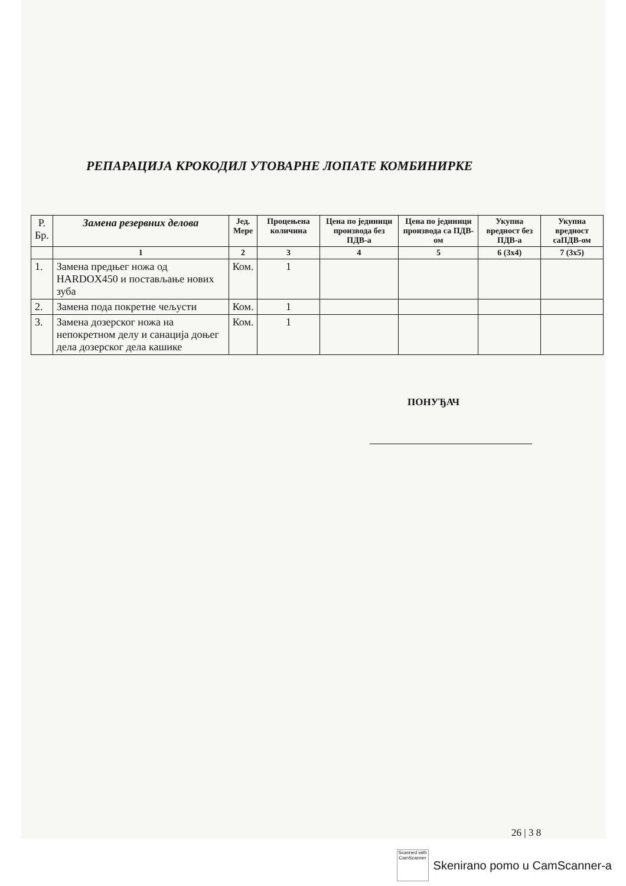РЕПАРАЦИЈА КРОКОДИЛ УТОВАРНЕ ЛОПАТЕ КОМБИНИРКЕ
| Р. Бр. | Замена резервних делова | Јед. Мере | Процењена количина | Цена по јединици производа без ПДВ-а | Цена по јединици производа са ПДВ-ом | Укупна вредност без ПДВ-а | Укупна вредност саПДВ-ом |
| --- | --- | --- | --- | --- | --- | --- | --- |
| | 1 | 2 | 3 | 4 | 5 | 6 (3x4) | 7 (3x5) |
| 1. | Замена предњег ножа од HARDOX450 и постављање нових зуба | Ком. | 1 | | | | |
| 2. | Замена пода покретне чељусти | Ком. | 1 | | | | |
| 3. | Замена дозерског ножа на непокретном делу и санација доњег дела дозерског дела кашике | Ком. | 1 | | | | |
ПОНУЂАЧ
26 | 3 8
Scanned with
CamScanner
Skenirano pomo u CamScanner-a